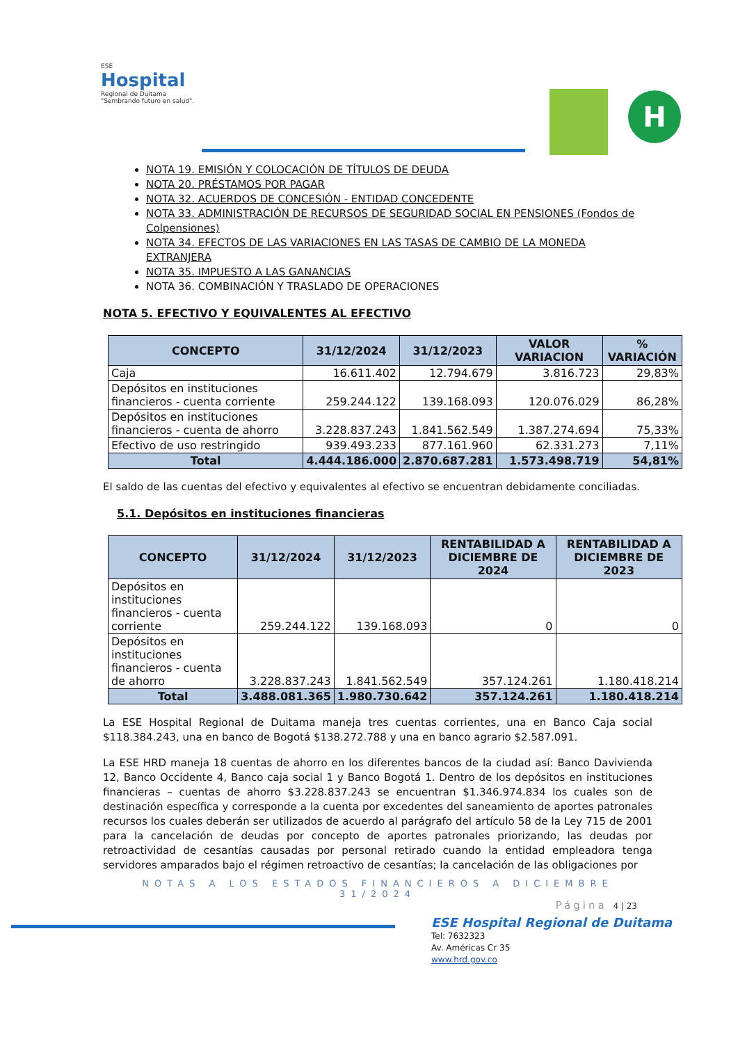ESE
Hospital
Regional de Duitama
"Sembrando futuro en salud".
H
NOTA 19. EMISIÓN Y COLOCACIÓN DE TÍTULOS DE DEUDA
NOTA 20. PRÉSTAMOS POR PAGAR
NOTA 32. ACUERDOS DE CONCESIÓN - ENTIDAD CONCEDENTE
NOTA 33. ADMINISTRACIÓN DE RECURSOS DE SEGURIDAD SOCIAL EN PENSIONES (Fondos de Colpensiones)
NOTA 34. EFECTOS DE LAS VARIACIONES EN LAS TASAS DE CAMBIO DE LA MONEDA EXTRANJERA
NOTA 35. IMPUESTO A LAS GANANCIAS
NOTA 36. COMBINACIÓN Y TRASLADO DE OPERACIONES
NOTA 5. EFECTIVO Y EQUIVALENTES AL EFECTIVO
| CONCEPTO | 31/12/2024 | 31/12/2023 | VALOR VARIACION | % VARIACIÓN |
| --- | --- | --- | --- | --- |
| Caja | 16.611.402 | 12.794.679 | 3.816.723 | 29,83% |
| Depósitos en instituciones financieros - cuenta corriente | 259.244.122 | 139.168.093 | 120.076.029 | 86,28% |
| Depósitos en instituciones financieros - cuenta de ahorro | 3.228.837.243 | 1.841.562.549 | 1.387.274.694 | 75,33% |
| Efectivo de uso restringido | 939.493.233 | 877.161.960 | 62.331.273 | 7,11% |
| Total | 4.444.186.000 | 2.870.687.281 | 1.573.498.719 | 54,81% |
El saldo de las cuentas del efectivo y equivalentes al efectivo se encuentran debidamente conciliadas.
5.1. Depósitos en instituciones financieras
| CONCEPTO | 31/12/2024 | 31/12/2023 | RENTABILIDAD A DICIEMBRE DE 2024 | RENTABILIDAD A DICIEMBRE DE 2023 |
| --- | --- | --- | --- | --- |
| Depósitos en instituciones financieros - cuenta corriente | 259.244.122 | 139.168.093 | 0 | 0 |
| Depósitos en instituciones financieros - cuenta de ahorro | 3.228.837.243 | 1.841.562.549 | 357.124.261 | 1.180.418.214 |
| Total | 3.488.081.365 | 1.980.730.642 | 357.124.261 | 1.180.418.214 |
La ESE Hospital Regional de Duitama maneja tres cuentas corrientes, una en Banco Caja social $118.384.243, una en banco de Bogotá $138.272.788 y una en banco agrario $2.587.091.
La ESE HRD maneja 18 cuentas de ahorro en los diferentes bancos de la ciudad así: Banco Davivienda 12, Banco Occidente 4, Banco caja social 1 y Banco Bogotá 1. Dentro de los depósitos en instituciones financieras – cuentas de ahorro $3.228.837.243 se encuentran $1.346.974.834 los cuales son de destinación específica y corresponde a la cuenta por excedentes del saneamiento de aportes patronales recursos los cuales deberán ser utilizados de acuerdo al parágrafo del artículo 58 de la Ley 715 de 2001 para la cancelación de deudas por concepto de aportes patronales priorizando, las deudas por retroactividad de cesantías causadas por personal retirado cuando la entidad empleadora tenga servidores amparados bajo el régimen retroactivo de cesantías; la cancelación de las obligaciones por
NOTAS A LOS ESTADOS FINANCIEROS A DICIEMBRE 31/2024
Página 4 | 23
ESE Hospital Regional de Duitama
Tel: 7632323
Av. Américas Cr 35
www.hrd.gov.co